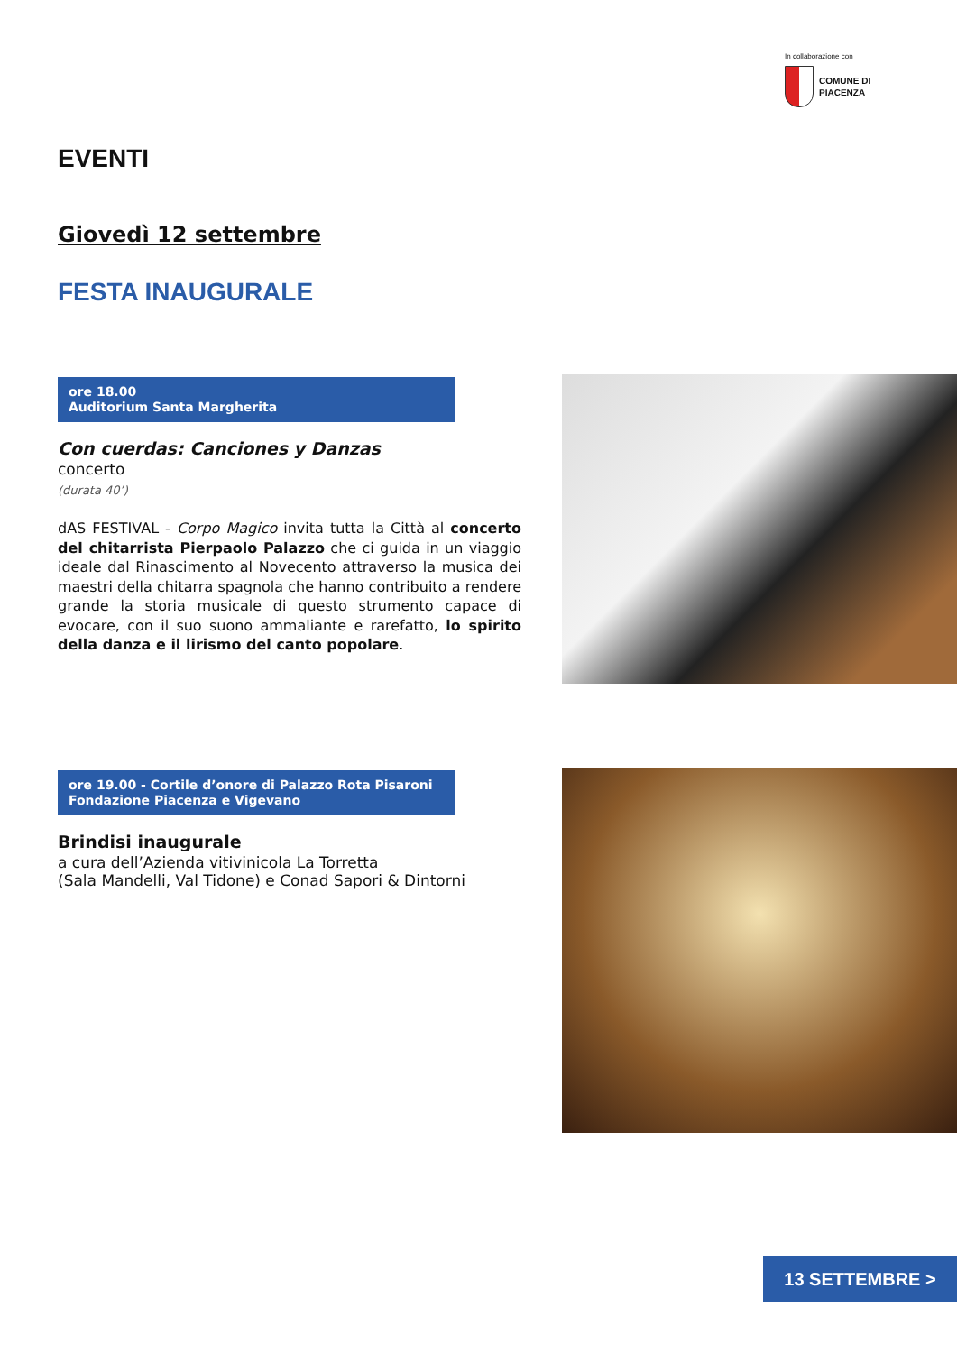In collaborazione con
COMUNE DI
PIACENZA
EVENTI
Giovedì 12 settembre
FESTA INAUGURALE
ore 18.00
Auditorium Santa Margherita
Con cuerdas: Canciones y Danzas
concerto
(durata 40’)
dAS FESTIVAL - Corpo Magico invita tutta la Città al concerto del chitarrista Pierpaolo Palazzo che ci guida in un viaggio ideale dal Rinascimento al Novecento attraverso la musica dei maestri della chitarra spagnola che hanno contribuito a rendere grande la storia musicale di questo strumento capace di evocare, con il suo suono ammaliante e rarefatto, lo spirito della danza e il lirismo del canto popolare.
ore 19.00 - Cortile d’onore di Palazzo Rota Pisaroni
Fondazione Piacenza e Vigevano
Brindisi inaugurale
a cura dell’Azienda vitivinicola La Torretta
(Sala Mandelli, Val Tidone) e Conad Sapori & Dintorni
13 SETTEMBRE >